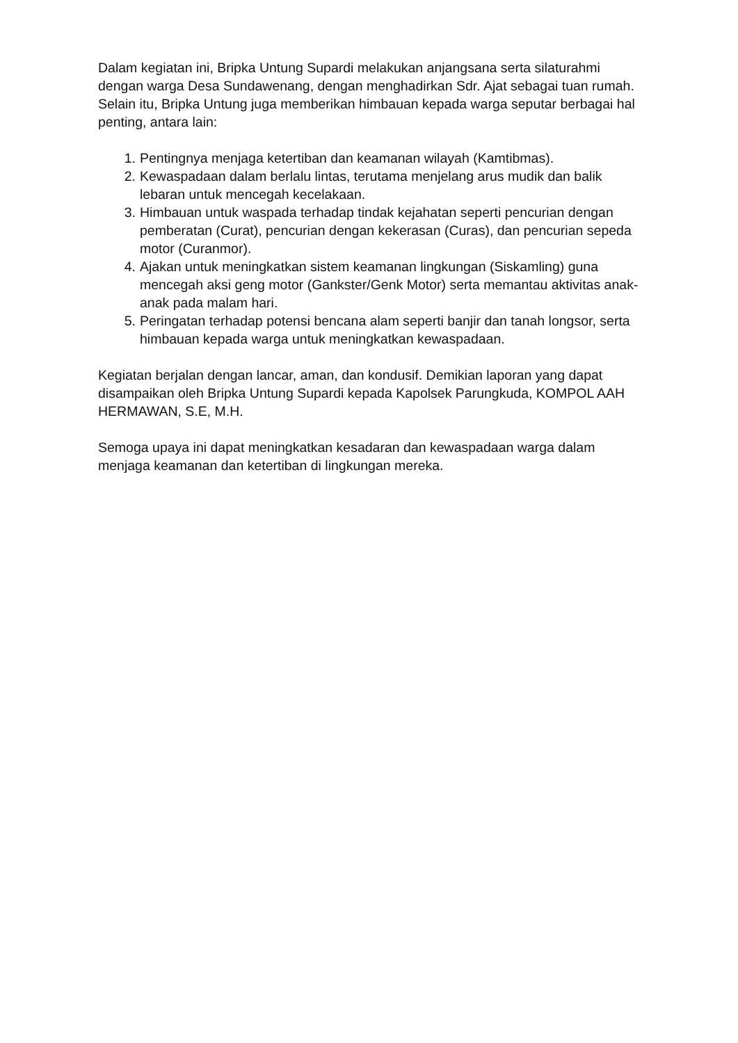Dalam kegiatan ini, Bripka Untung Supardi melakukan anjangsana serta silaturahmi dengan warga Desa Sundawenang, dengan menghadirkan Sdr. Ajat sebagai tuan rumah. Selain itu, Bripka Untung juga memberikan himbauan kepada warga seputar berbagai hal penting, antara lain:
1. Pentingnya menjaga ketertiban dan keamanan wilayah (Kamtibmas).
2. Kewaspadaan dalam berlalu lintas, terutama menjelang arus mudik dan balik lebaran untuk mencegah kecelakaan.
3. Himbauan untuk waspada terhadap tindak kejahatan seperti pencurian dengan pemberatan (Curat), pencurian dengan kekerasan (Curas), dan pencurian sepeda motor (Curanmor).
4. Ajakan untuk meningkatkan sistem keamanan lingkungan (Siskamling) guna mencegah aksi geng motor (Gankster/Genk Motor) serta memantau aktivitas anak-anak pada malam hari.
5. Peringatan terhadap potensi bencana alam seperti banjir dan tanah longsor, serta himbauan kepada warga untuk meningkatkan kewaspadaan.
Kegiatan berjalan dengan lancar, aman, dan kondusif. Demikian laporan yang dapat disampaikan oleh Bripka Untung Supardi kepada Kapolsek Parungkuda, KOMPOL AAH HERMAWAN, S.E, M.H.
Semoga upaya ini dapat meningkatkan kesadaran dan kewaspadaan warga dalam menjaga keamanan dan ketertiban di lingkungan mereka.